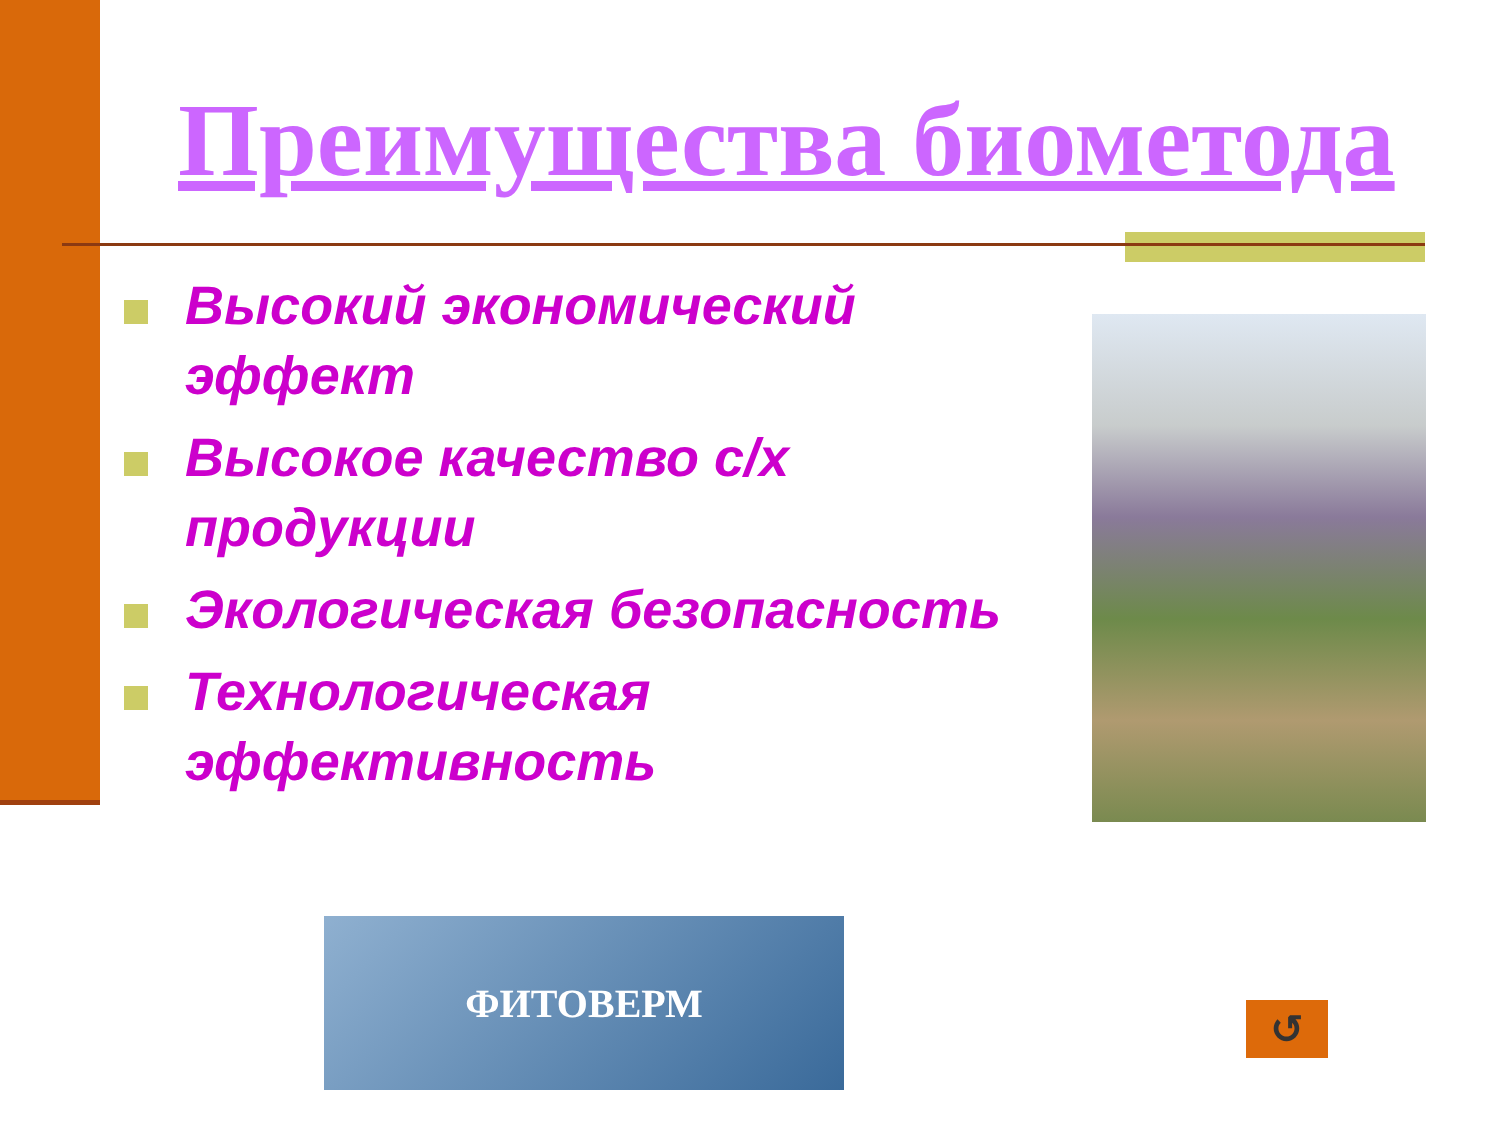Преимущества биометода
Высокий экономический эффект
Высокое качество с/х продукции
Экологическая безопасность
Технологическая эффективность
ФИТОВЕРМ
↺